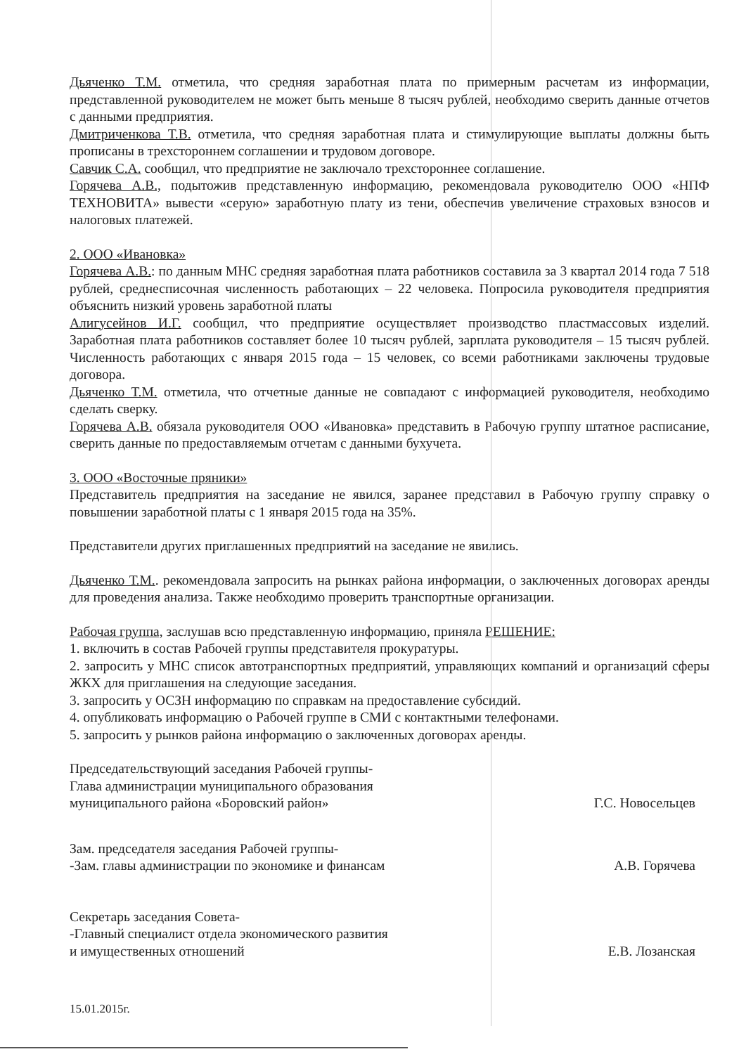Дьяченко Т.М. отметила, что средняя заработная плата по примерным расчетам из информации, представленной руководителем не может быть меньше 8 тысяч рублей, необходимо сверить данные отчетов с данными предприятия.
Дмитриченкова Т.В. отметила, что средняя заработная плата и стимулирующие выплаты должны быть прописаны в трехстороннем соглашении и трудовом договоре.
Савчик С.А. сообщил, что предприятие не заключало трехстороннее соглашение.
Горячева А.В., подытожив представленную информацию, рекомендовала руководителю ООО «НПФ ТЕХНОВИТА» вывести «серую» заработную плату из тени, обеспечив увеличение страховых взносов и налоговых платежей.
2. ООО «Ивановка»
Горячева А.В.: по данным МНС средняя заработная плата работников составила за 3 квартал 2014 года 7 518 рублей, среднесписочная численность работающих – 22 человека. Попросила руководителя предприятия объяснить низкий уровень заработной платы
Алигусейнов И.Г. сообщил, что предприятие осуществляет производство пластмассовых изделий. Заработная плата работников составляет более 10 тысяч рублей, зарплата руководителя – 15 тысяч рублей. Численность работающих с января 2015 года – 15 человек, со всеми работниками заключены трудовые договора.
Дьяченко Т.М. отметила, что отчетные данные не совпадают с информацией руководителя, необходимо сделать сверку.
Горячева А.В. обязала руководителя ООО «Ивановка» представить в Рабочую группу штатное расписание, сверить данные по предоставляемым отчетам с данными бухучета.
3. ООО «Восточные пряники»
Представитель предприятия на заседание не явился, заранее представил в Рабочую группу справку о повышении заработной платы с 1 января 2015 года на 35%.
Представители других приглашенных предприятий на заседание не явились.
Дьяченко Т.М.. рекомендовала запросить на рынках района информации, о заключенных договорах аренды для проведения анализа. Также необходимо проверить транспортные организации.
Рабочая группа, заслушав всю представленную информацию, приняла РЕШЕНИЕ:
1. включить в состав Рабочей группы представителя прокуратуры.
2. запросить у МНС список автотранспортных предприятий, управляющих компаний и организаций сферы ЖКХ для приглашения на следующие заседания.
3. запросить у ОСЗН информацию по справкам на предоставление субсидий.
4. опубликовать информацию о Рабочей группе в СМИ с контактными телефонами.
5. запросить у рынков района информацию о заключенных договорах аренды.
Председательствующий заседания Рабочей группы-
Глава администрации муниципального образования
муниципального района «Боровский район»
Г.С. Новосельцев
Зам. председателя заседания Рабочей группы-
-Зам. главы администрации по экономике и финансам
А.В. Горячева
Секретарь заседания Совета-
-Главный специалист отдела экономического развития
и имущественных отношений
Е.В. Лозанская
15.01.2015г.